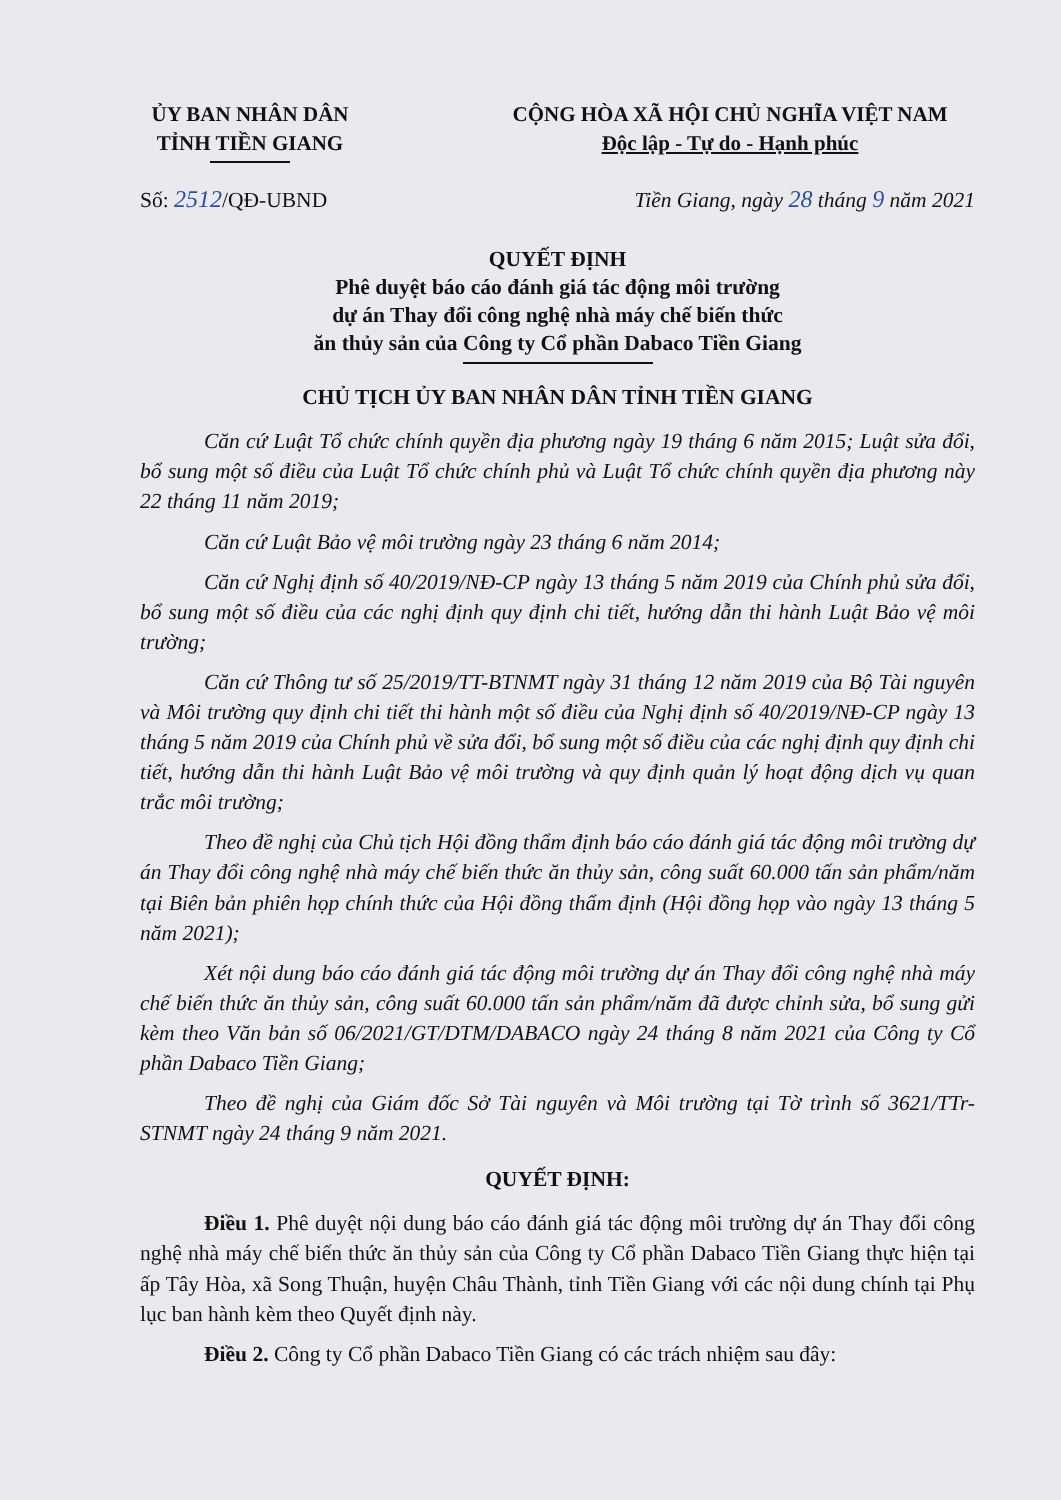ỦY BAN NHÂN DÂN
TỈNH TIỀN GIANG
CỘNG HÒA XÃ HỘI CHỦ NGHĨA VIỆT NAM
Độc lập - Tự do - Hạnh phúc
Số: 2512/QĐ-UBND Tiền Giang, ngày 28 tháng 9 năm 2021
QUYẾT ĐỊNH
Phê duyệt báo cáo đánh giá tác động môi trường
dự án Thay đổi công nghệ nhà máy chế biến thức
ăn thủy sản của Công ty Cổ phần Dabaco Tiền Giang
CHỦ TỊCH ỦY BAN NHÂN DÂN TỈNH TIỀN GIANG
Căn cứ Luật Tổ chức chính quyền địa phương ngày 19 tháng 6 năm 2015; Luật sửa đổi, bổ sung một số điều của Luật Tổ chức chính phủ và Luật Tổ chức chính quyền địa phương này 22 tháng 11 năm 2019;
Căn cứ Luật Bảo vệ môi trường ngày 23 tháng 6 năm 2014;
Căn cứ Nghị định số 40/2019/NĐ-CP ngày 13 tháng 5 năm 2019 của Chính phủ sửa đổi, bổ sung một số điều của các nghị định quy định chi tiết, hướng dẫn thi hành Luật Bảo vệ môi trường;
Căn cứ Thông tư số 25/2019/TT-BTNMT ngày 31 tháng 12 năm 2019 của Bộ Tài nguyên và Môi trường quy định chi tiết thi hành một số điều của Nghị định số 40/2019/NĐ-CP ngày 13 tháng 5 năm 2019 của Chính phủ về sửa đổi, bổ sung một số điều của các nghị định quy định chi tiết, hướng dẫn thi hành Luật Bảo vệ môi trường và quy định quản lý hoạt động dịch vụ quan trắc môi trường;
Theo đề nghị của Chủ tịch Hội đồng thẩm định báo cáo đánh giá tác động môi trường dự án Thay đổi công nghệ nhà máy chế biến thức ăn thủy sản, công suất 60.000 tấn sản phẩm/năm tại Biên bản phiên họp chính thức của Hội đồng thẩm định (Hội đồng họp vào ngày 13 tháng 5 năm 2021);
Xét nội dung báo cáo đánh giá tác động môi trường dự án Thay đổi công nghệ nhà máy chế biến thức ăn thủy sản, công suất 60.000 tấn sản phẩm/năm đã được chỉnh sửa, bổ sung gửi kèm theo Văn bản số 06/2021/GT/DTM/DABACO ngày 24 tháng 8 năm 2021 của Công ty Cổ phần Dabaco Tiền Giang;
Theo đề nghị của Giám đốc Sở Tài nguyên và Môi trường tại Tờ trình số 3621/TTr-STNMT ngày 24 tháng 9 năm 2021.
QUYẾT ĐỊNH:
Điều 1. Phê duyệt nội dung báo cáo đánh giá tác động môi trường dự án Thay đổi công nghệ nhà máy chế biến thức ăn thủy sản của Công ty Cổ phần Dabaco Tiền Giang thực hiện tại ấp Tây Hòa, xã Song Thuận, huyện Châu Thành, tỉnh Tiền Giang với các nội dung chính tại Phụ lục ban hành kèm theo Quyết định này.
Điều 2. Công ty Cổ phần Dabaco Tiền Giang có các trách nhiệm sau đây: